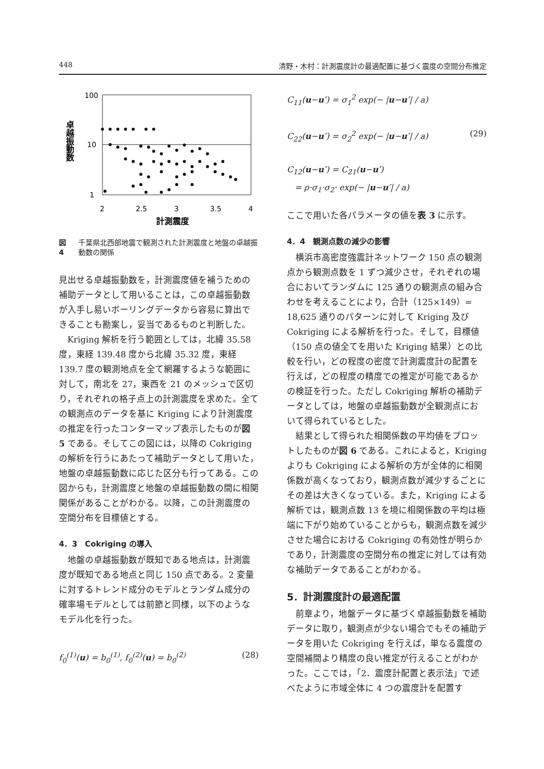448 清野・木村：計測震度計の最適配置に基づく震度の空間分布推定
100
10
1
2
2.5
3
3.5
4
計測震度
卓越振動数
図 4 千葉県北西部地震で観測された計測震度と地盤の卓越振動数の関係
見出せる卓越振動数を，計測震度値を補うための補助データとして用いることは，この卓越振動数が入手し易いボーリングデータから容易に算出できることも勘案し，妥当であるものと判断した。
Kriging 解析を行う範囲としては，北緯 35.58 度，東経 139.48 度から北緯 35.32 度，東経 139.7 度の観測地点を全て網羅するような範囲に対して，南北を 27，東西を 21 のメッシュで区切り，それぞれの格子点上の計測震度を求めた。全ての観測点のデータを基に Kriging により計測震度の推定を行ったコンターマップ表示したものが図 5 である。そしてこの図には，以降の Cokriging の解析を行うにあたって補助データとして用いた，地盤の卓越振動数に応じた区分も行ってある。この図からも，計測震度と地盤の卓越振動数の間に相関関係があることがわかる。以降，この計測震度の空間分布を目標値とする。
4．3　Cokriging の導入
地盤の卓越振動数が既知である地点は，計測震度が既知である地点と同じ 150 点である。2 変量に対するトレンド成分のモデルとランダム成分の確率場モデルとしては前節と同様，以下のようなモデル化を行った。
f<sub>0</sub><sup>(1)</sup>(u) = b<sub>0</sub><sup>(1)</sup>, f<sub>0</sub><sup>(2)</sup>(u) = b<sub>0</sub><sup>(2)</sup> (28)
C<sub>11</sub>(u−u′) = σ<sub>1</sub><sup>2</sup> exp(− |u−u′| / a)
C<sub>22</sub>(u−u′) = σ<sub>2</sub><sup>2</sup> exp(− |u−u′| / a) (29)
C<sub>12</sub>(u−u′) = C<sub>21</sub>(u−u′)
= ρ·σ<sub>1</sub>·σ<sub>2</sub>· exp(− |u−u′| / a)
ここで用いた各パラメータの値を表 3 に示す。
4．4　観測点数の減少の影響
横浜市高密度強震計ネットワーク 150 点の観測点から観測点数を 1 ずつ減少させ，それぞれの場合においてランダムに 125 通りの観測点の組み合わせを考えることにより，合計（125×149）= 18,625 通りのパターンに対して Kriging 及び Cokriging による解析を行った。そして，目標値（150 点の値全てを用いた Kriging 結果）との比較を行い，どの程度の密度で計測震度計の配置を行えば，どの程度の精度での推定が可能であるかの検証を行った。ただし Cokriging 解析の補助データとしては，地盤の卓越振動数が全観測点において得られているとした。
結果として得られた相関係数の平均値をプロットしたものが図 6 である。これによると，Kriging よりも Cokriging による解析の方が全体的に相関係数が高くなっており，観測点数が減少するごとにその差は大きくなっている。また，Kriging による解析では，観測点数 13 を境に相関係数の平均は極端に下がり始めていることからも，観測点数を減少させた場合における Cokriging の有効性が明らかであり，計測震度の空間分布の推定に対しては有効な補助データであることがわかる。
5．計測震度計の最適配置
前章より，地盤データに基づく卓越振動数を補助データに取り，観測点が少ない場合でもその補助データを用いた Cokriging を行えば，単なる震度の空間補間より精度の良い推定が行えることがわかった。ここでは，「2．震度計配置と表示法」で述べたように市域全体に 4 つの震度計を配置す